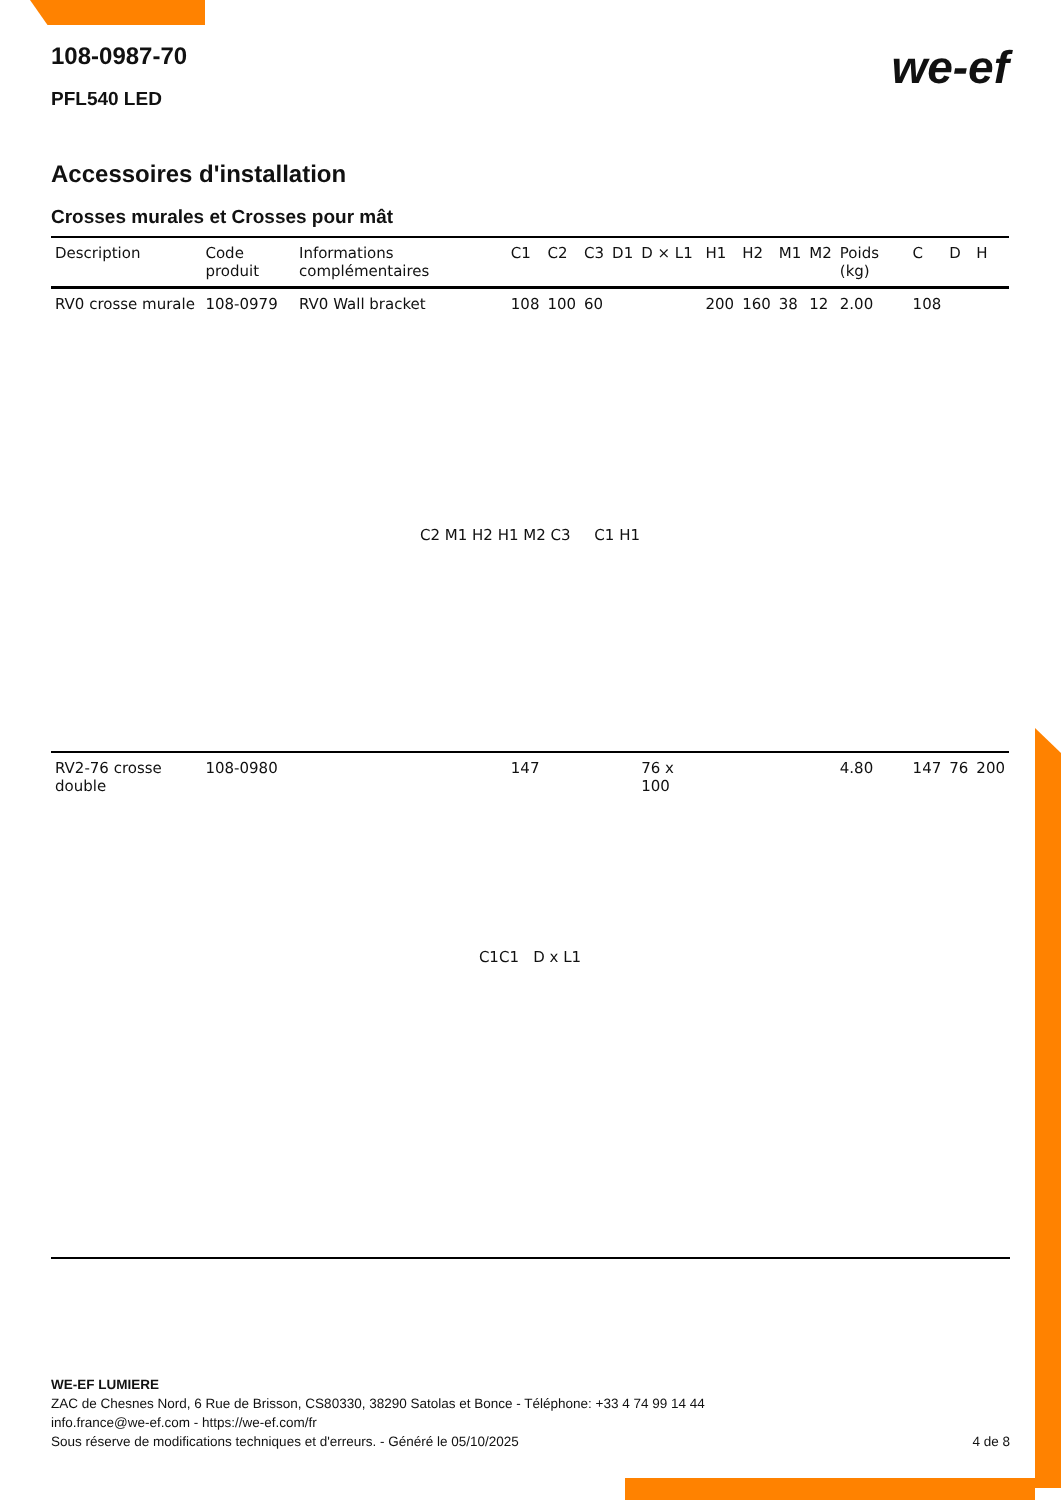we-ef
108-0987-70
PFL540 LED
Accessoires d'installation
Crosses murales et Crosses pour mât
| Description | Code produit | Informations complémentaires | C1 | C2 | C3 | D1 | D × L1 | H1 | H2 | M1 | M2 | Poids (kg) | C | D | H |
| --- | --- | --- | --- | --- | --- | --- | --- | --- | --- | --- | --- | --- | --- | --- | --- |
| RV0 crosse murale | 108-0979 | RV0 Wall bracket | 108 | 100 | 60 | | | 200 | 160 | 38 | 12 | 2.00 | 108 | | |
| C2 M1 H2 H1 M2 C3 C1 H1 | | | | | | | | | | | | | | | |
| RV2-76 crosse double | 108-0980 | | 147 | | | | 76 x 100 | | | | | 4.80 | 147 | 76 | 200 |
| C1C1 D x L1 | | | | | | | | | | | | | | | |
WE-EF LUMIERE
ZAC de Chesnes Nord, 6 Rue de Brisson, CS80330, 38290 Satolas et Bonce - Téléphone: +33 4 74 99 14 44
info.france@we-ef.com - https://we-ef.com/fr
Sous réserve de modifications techniques et d'erreurs. - Généré le 05/10/2025 4 de 8